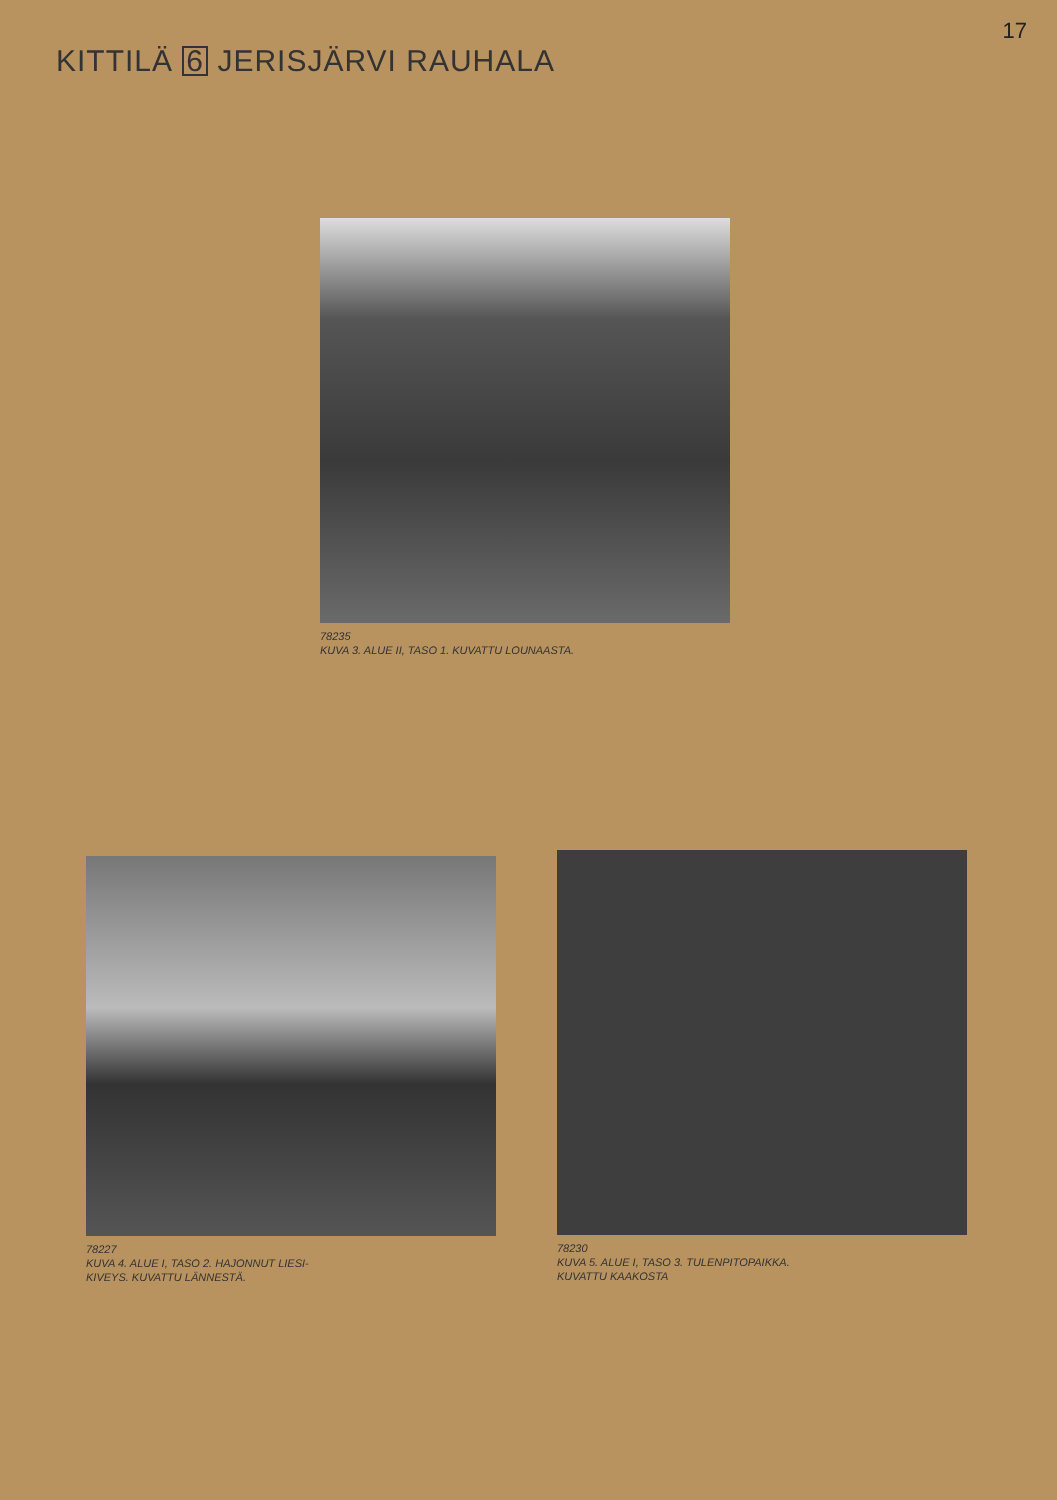17
KITTILÄ 6 JERISJÄRVI RAUHALA
78235
KUVA 3. ALUE II, TASO 1. KUVATTU LOUNAASTA.
78227
KUVA 4. ALUE I, TASO 2. HAJONNUT LIESI-
KIVEYS. KUVATTU LÄNNESTÄ.
78230
KUVA 5. ALUE I, TASO 3. TULENPITOPAIKKA.
KUVATTU KAAKOSTA